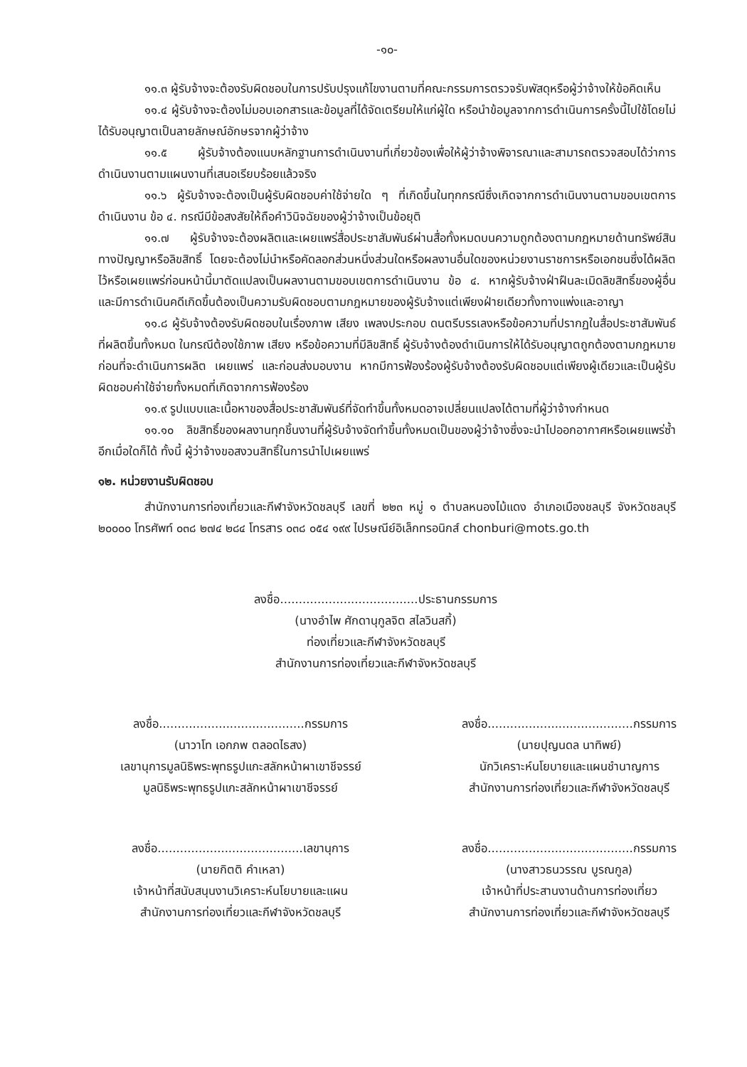-๑๐-
๑๑.๓ ผู้รับจ้างจะต้องรับผิดชอบในการปรับปรุงแก้ไขงานตามที่คณะกรรมการตรวจรับพัสดุหรือผู้ว่าจ้างให้ข้อคิดเห็น
๑๑.๔ ผู้รับจ้างจะต้องไม่มอบเอกสารและข้อมูลที่ได้จัดเตรียมให้แก่ผู้ใด หรือนำข้อมูลจากการดำเนินการครั้งนี้ไปใช้โดยไม่ได้รับอนุญาตเป็นลายลักษณ์อักษรจากผู้ว่าจ้าง
๑๑.๕ ผู้รับจ้างต้องแนบหลักฐานการดำเนินงานที่เกี่ยวข้องเพื่อให้ผู้ว่าจ้างพิจารณาและสามารถตรวจสอบได้ว่าการดำเนินงานตามแผนงานที่เสนอเรียบร้อยแล้วจริง
๑๑.๖ ผู้รับจ้างจะต้องเป็นผู้รับผิดชอบค่าใช้จ่ายใด ๆ ที่เกิดขึ้นในทุกกรณีซึ่งเกิดจากการดำเนินงานตามขอบเขตการดำเนินงาน ข้อ ๔. กรณีมีข้อสงสัยให้ถือคำวินิจฉัยของผู้ว่าจ้างเป็นข้อยุติ
๑๑.๗ ผู้รับจ้างจะต้องผลิตและเผยแพร่สื่อประชาสัมพันธ์ผ่านสื่อทั้งหมดบนความถูกต้องตามกฎหมายด้านทรัพย์สินทางปัญญาหรือลิขสิทธิ์ โดยจะต้องไม่นำหรือคัดลอกส่วนหนึ่งส่วนใดหรือผลงานอื่นใดของหน่วยงานราชการหรือเอกชนซึ่งได้ผลิตไว้หรือเผยแพร่ก่อนหน้านี้มาตัดแปลงเป็นผลงานตามขอบเขตการดำเนินงาน ข้อ ๔. หากผู้รับจ้างฝ่าฝืนละเมิดลิขสิทธิ์ของผู้อื่นและมีการดำเนินคดีเกิดขึ้นต้องเป็นความรับผิดชอบตามกฎหมายของผู้รับจ้างแต่เพียงฝ่ายเดียวทั้งทางแพ่งและอาญา
๑๑.๘ ผู้รับจ้างต้องรับผิดชอบในเรื่องภาพ เสียง เพลงประกอบ ดนตรีบรรเลงหรือข้อความที่ปรากฏในสื่อประชาสัมพันธ์ที่ผลิตขึ้นทั้งหมด ในกรณีต้องใช้ภาพ เสียง หรือข้อความที่มีลิขสิทธิ์ ผู้รับจ้างต้องดำเนินการให้ได้รับอนุญาตถูกต้องตามกฎหมายก่อนที่จะดำเนินการผลิต เผยแพร่ และก่อนส่งมอบงาน หากมีการฟ้องร้องผู้รับจ้างต้องรับผิดชอบแต่เพียงผู้เดียวและเป็นผู้รับผิดชอบค่าใช้จ่ายทั้งหมดที่เกิดจากการฟ้องร้อง
๑๑.๙ รูปแบบและเนื้อหาของสื่อประชาสัมพันธ์ที่จัดทำขึ้นทั้งหมดอาจเปลี่ยนแปลงได้ตามที่ผู้ว่าจ้างกำหนด
๑๑.๑๐ ลิขสิทธิ์ของผลงานทุกชิ้นงานที่ผู้รับจ้างจัดทำขึ้นทั้งหมดเป็นของผู้ว่าจ้างซึ่งจะนำไปออกอากาศหรือเผยแพร่ซ้ำอีกเมื่อใดก็ได้ ทั้งนี้ ผู้ว่าจ้างขอสงวนสิทธิ์ในการนำไปเผยแพร่
๑๒. หน่วยงานรับผิดชอบ
สำนักงานการท่องเที่ยวและกีฬาจังหวัดชลบุรี เลขที่ ๒๒๓ หมู่ ๑ ตำบลหนองไม้แดง อำเภอเมืองชลบุรี จังหวัดชลบุรี ๒๐๐๐๐ โทรศัพท์ ๐๓๘ ๒๗๔ ๒๘๔ โทรสาร ๐๓๘ ๐๕๔ ๑๙๙ ไปรษณีย์อิเล็กทรอนิกส์ chonburi@mots.go.th
ลงชื่อ.....................................ประธานกรรมการ
(นางอำไพ ศักดานุกูลจิต สไลวินสกี้)
ท่องเที่ยวและกีฬาจังหวัดชลบุรี
สำนักงานการท่องเที่ยวและกีฬาจังหวัดชลบุรี
ลงชื่อ.......................................กรรมการ
(นาวาโท เอกภพ ตลอดไธสง)
เลขานุการมูลนิธิพระพุทธรูปแกะสลักหน้าผาเขาชีจรรย์
มูลนิธิพระพุทธรูปแกะสลักหน้าผาเขาชีจรรย์
ลงชื่อ.......................................กรรมการ
(นายปุญนดล นาทิพย์)
นักวิเคราะห์นโยบายและแผนชำนาญการ
สำนักงานการท่องเที่ยวและกีฬาจังหวัดชลบุรี
ลงชื่อ.......................................เลขานุการ
(นายกิตติ คำเหลา)
เจ้าหน้าที่สนับสนุนงานวิเคราะห์นโยบายและแผน
สำนักงานการท่องเที่ยวและกีฬาจังหวัดชลบุรี
ลงชื่อ.......................................กรรมการ
(นางสาวธนวรรณ บูรณกูล)
เจ้าหน้าที่ประสานงานด้านการท่องเที่ยว
สำนักงานการท่องเที่ยวและกีฬาจังหวัดชลบุรี